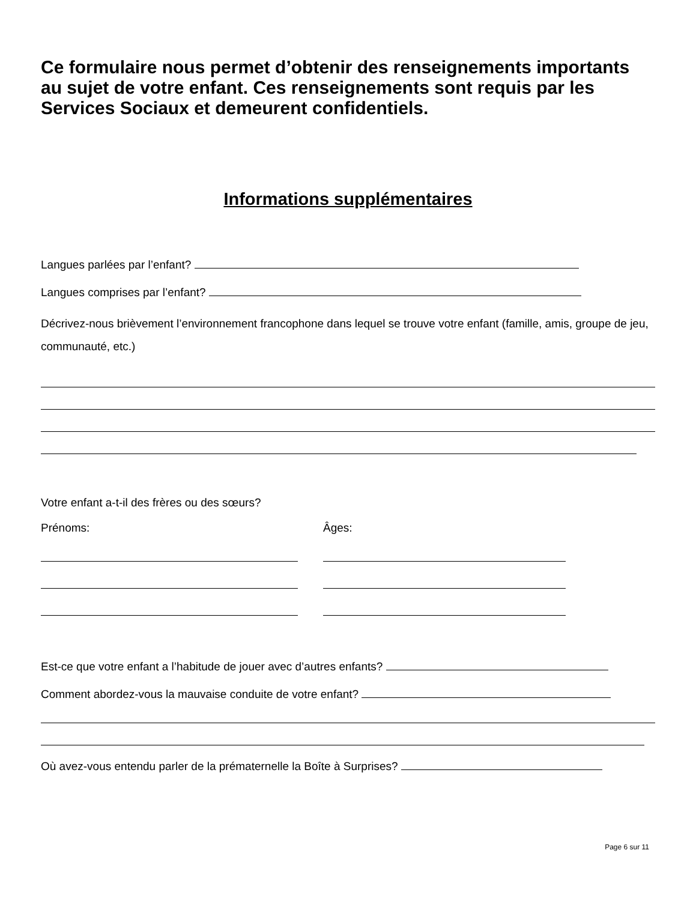Ce formulaire nous permet d’obtenir des renseignements importants au sujet de votre enfant. Ces renseignements sont requis par les Services Sociaux et demeurent confidentiels.
Informations supplémentaires
Langues parlées par l’enfant?
Langues comprises par l’enfant?
Décrivez-nous brièvement l’environnement francophone dans lequel se trouve votre enfant (famille, amis, groupe de jeu, communauté, etc.)
Votre enfant a-t-il des frères ou des sœurs?
Prénoms: Âges:
Est-ce que votre enfant a l’habitude de jouer avec d’autres enfants?
Comment abordez-vous la mauvaise conduite de votre enfant?
Où avez-vous entendu parler de la prématernelle la Boîte à Surprises?
Page 6 sur 11